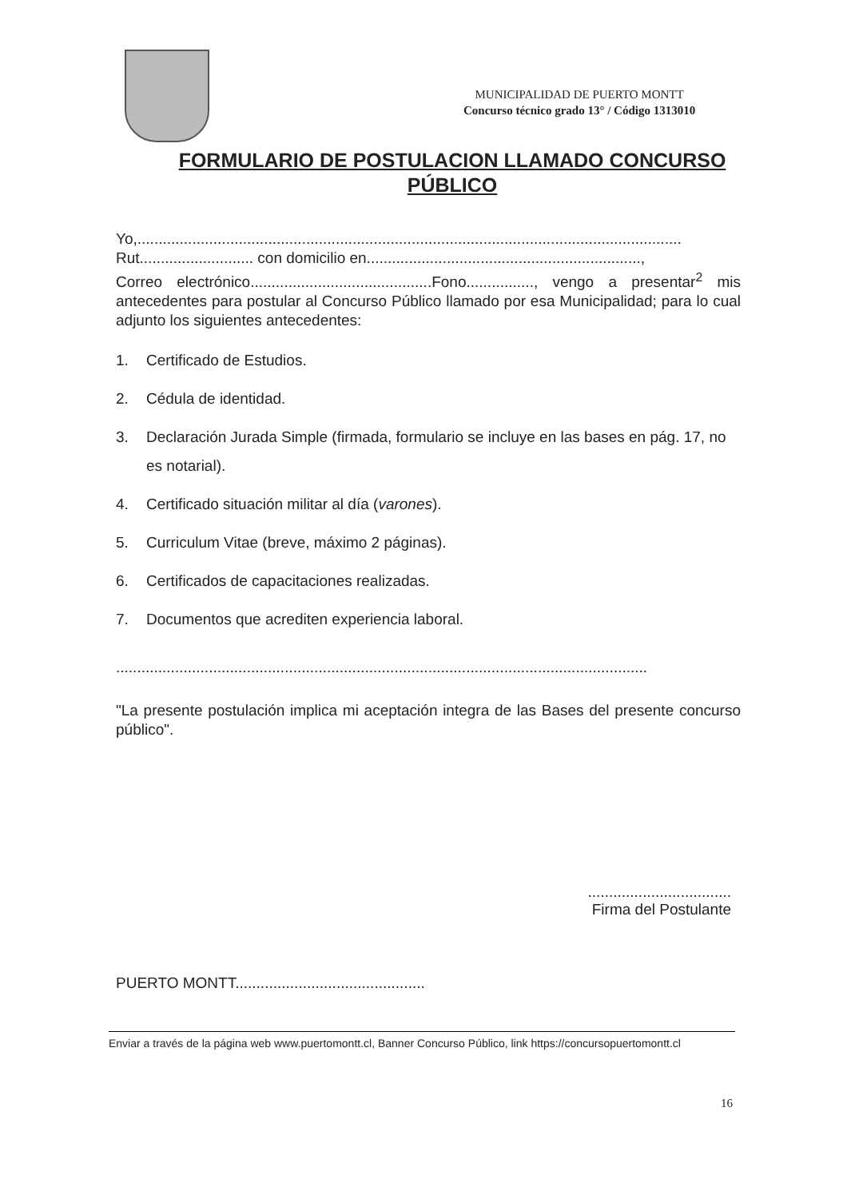MUNICIPALIDAD DE PUERTO MONTT
Concurso técnico grado 13° / Código 1313010
FORMULARIO DE POSTULACION LLAMADO CONCURSO PÚBLICO
Yo,.................................................................................................................................
Rut........................... con domicilio en.................................................................,
Correo electrónico...........................................Fono................, vengo a presentar<sup>2</sup> mis antecedentes para postular al Concurso Público llamado por esa Municipalidad; para lo cual adjunto los siguientes antecedentes:
1. Certificado de Estudios.
2. Cédula de identidad.
3. Declaración Jurada Simple (firmada, formulario se incluye en las bases en pág. 17, no es notarial).
4. Certificado situación militar al día (varones).
5. Curriculum Vitae (breve, máximo 2 páginas).
6. Certificados de capacitaciones realizadas.
7. Documentos que acrediten experiencia laboral.
..............................................................................................................................
"La presente postulación implica mi aceptación integra de las Bases del presente concurso público".
..................................
Firma del Postulante
PUERTO MONTT.............................................
Enviar a través de la página web www.puertomontt.cl, Banner Concurso Público, link https://concursopuertomontt.cl
16